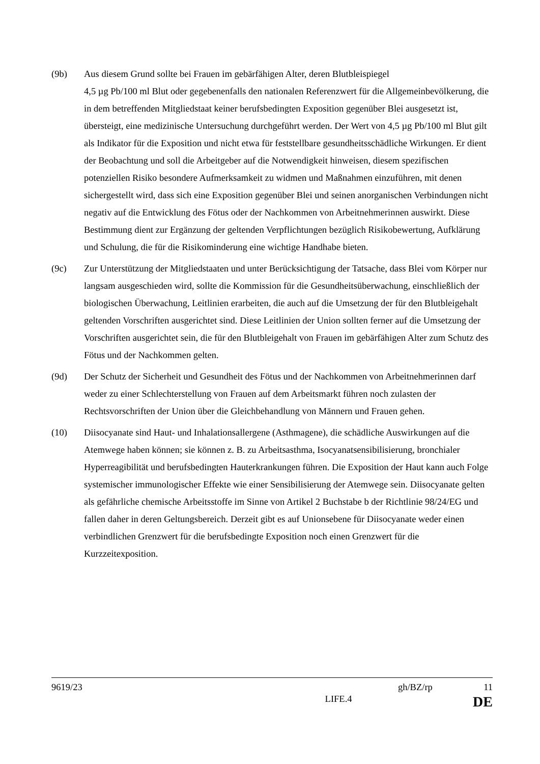(9b) Aus diesem Grund sollte bei Frauen im gebärfähigen Alter, deren Blutbleispiegel
4,5 µg Pb/100 ml Blut oder gegebenenfalls den nationalen Referenzwert für die Allgemeinbevölkerung, die in dem betreffenden Mitgliedstaat keiner berufsbedingten Exposition gegenüber Blei ausgesetzt ist, übersteigt, eine medizinische Untersuchung durchgeführt werden. Der Wert von 4,5 µg Pb/100 ml Blut gilt als Indikator für die Exposition und nicht etwa für feststellbare gesundheitsschädliche Wirkungen. Er dient der Beobachtung und soll die Arbeitgeber auf die Notwendigkeit hinweisen, diesem spezifischen potenziellen Risiko besondere Aufmerksamkeit zu widmen und Maßnahmen einzuführen, mit denen sichergestellt wird, dass sich eine Exposition gegenüber Blei und seinen anorganischen Verbindungen nicht negativ auf die Entwicklung des Fötus oder der Nachkommen von Arbeitnehmerinnen auswirkt. Diese Bestimmung dient zur Ergänzung der geltenden Verpflichtungen bezüglich Risikobewertung, Aufklärung und Schulung, die für die Risikominderung eine wichtige Handhabe bieten.
(9c) Zur Unterstützung der Mitgliedstaaten und unter Berücksichtigung der Tatsache, dass Blei vom Körper nur langsam ausgeschieden wird, sollte die Kommission für die Gesundheitsüberwachung, einschließlich der biologischen Überwachung, Leitlinien erarbeiten, die auch auf die Umsetzung der für den Blutbleigehalt geltenden Vorschriften ausgerichtet sind. Diese Leitlinien der Union sollten ferner auf die Umsetzung der Vorschriften ausgerichtet sein, die für den Blutbleigehalt von Frauen im gebärfähigen Alter zum Schutz des Fötus und der Nachkommen gelten.
(9d) Der Schutz der Sicherheit und Gesundheit des Fötus und der Nachkommen von Arbeitnehmerinnen darf weder zu einer Schlechterstellung von Frauen auf dem Arbeitsmarkt führen noch zulasten der Rechtsvorschriften der Union über die Gleichbehandlung von Männern und Frauen gehen.
(10) Diisocyanate sind Haut- und Inhalationsallergene (Asthmagene), die schädliche Auswirkungen auf die Atemwege haben können; sie können z. B. zu Arbeitsasthma, Isocyanatsensibilisierung, bronchialer Hyperreagibilität und berufsbedingten Hauterkrankungen führen. Die Exposition der Haut kann auch Folge systemischer immunologischer Effekte wie einer Sensibilisierung der Atemwege sein. Diisocyanate gelten als gefährliche chemische Arbeitsstoffe im Sinne von Artikel 2 Buchstabe b der Richtlinie 98/24/EG und fallen daher in deren Geltungsbereich. Derzeit gibt es auf Unionsebene für Diisocyanate weder einen verbindlichen Grenzwert für die berufsbedingte Exposition noch einen Grenzwert für die Kurzzeitexposition.
9619/23 gh/BZ/rp 11
LIFE.4 DE